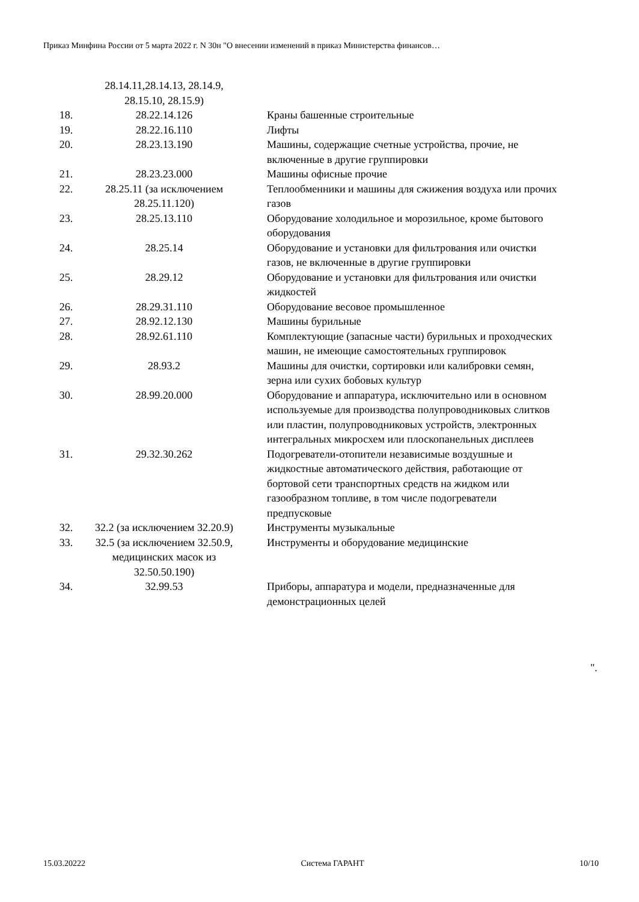Приказ Минфина России от 5 марта 2022 г. N 30н "О внесении изменений в приказ Министерства финансов…
| | 28.14.11,28.14.13, 28.14.9, 28.15.10, 28.15.9) | |
| 18. | 28.22.14.126 | Краны башенные строительные |
| 19. | 28.22.16.110 | Лифты |
| 20. | 28.23.13.190 | Машины, содержащие счетные устройства, прочие, не включенные в другие группировки |
| 21. | 28.23.23.000 | Машины офисные прочие |
| 22. | 28.25.11 (за исключением 28.25.11.120) | Теплообменники и машины для сжижения воздуха или прочих газов |
| 23. | 28.25.13.110 | Оборудование холодильное и морозильное, кроме бытового оборудования |
| 24. | 28.25.14 | Оборудование и установки для фильтрования или очистки газов, не включенные в другие группировки |
| 25. | 28.29.12 | Оборудование и установки для фильтрования или очистки жидкостей |
| 26. | 28.29.31.110 | Оборудование весовое промышленное |
| 27. | 28.92.12.130 | Машины бурильные |
| 28. | 28.92.61.110 | Комплектующие (запасные части) бурильных и проходческих машин, не имеющие самостоятельных группировок |
| 29. | 28.93.2 | Машины для очистки, сортировки или калибровки семян, зерна или сухих бобовых культур |
| 30. | 28.99.20.000 | Оборудование и аппаратура, исключительно или в основном используемые для производства полупроводниковых слитков или пластин, полупроводниковых устройств, электронных интегральных микросхем или плоскопанельных дисплеев |
| 31. | 29.32.30.262 | Подогреватели-отопители независимые воздушные и жидкостные автоматического действия, работающие от бортовой сети транспортных средств на жидком или газообразном топливе, в том числе подогреватели предпусковые |
| 32. | 32.2 (за исключением 32.20.9) | Инструменты музыкальные |
| 33. | 32.5 (за исключением 32.50.9, медицинских масок из 32.50.50.190) | Инструменты и оборудование медицинские |
| 34. | 32.99.53 | Приборы, аппаратура и модели, предназначенные для демонстрационных целей |
".
15.03.20222 Система ГАРАНТ 10/10